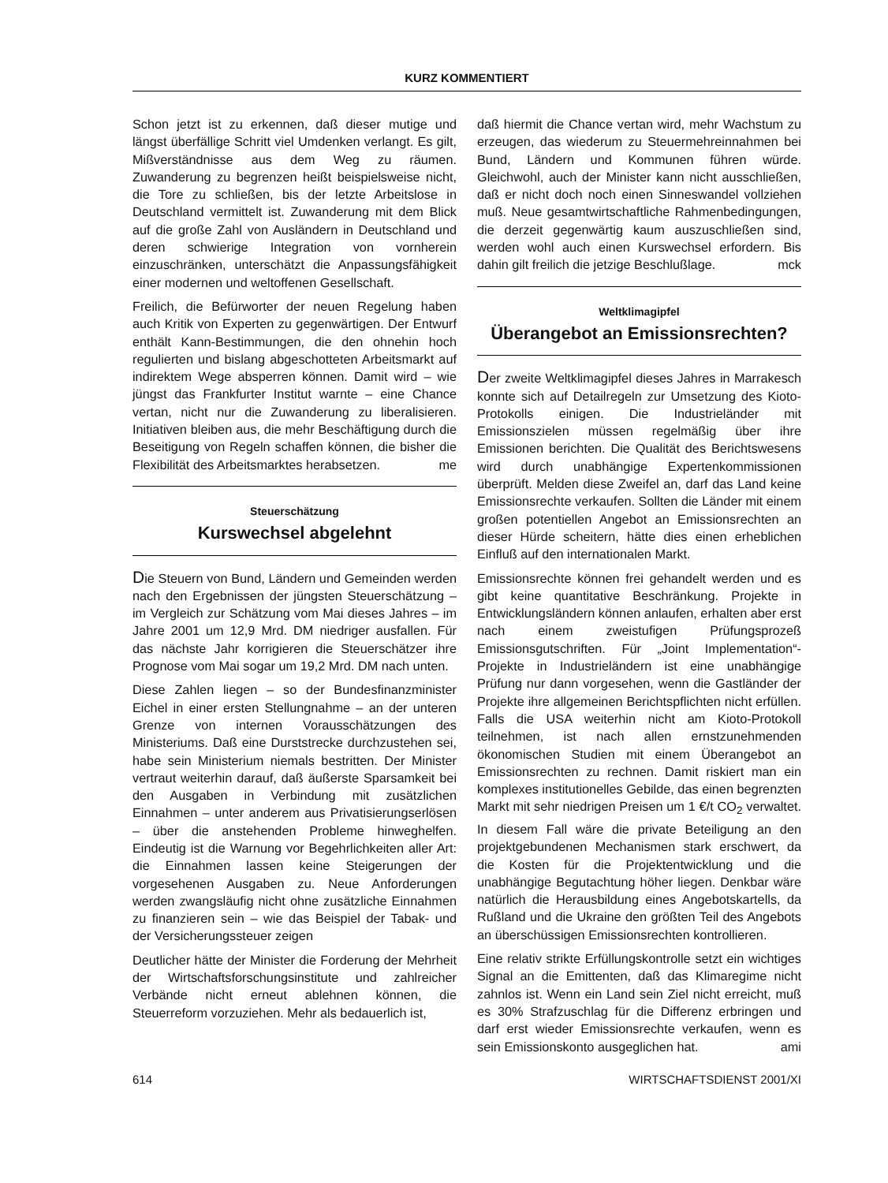KURZ KOMMENTIERT
Schon jetzt ist zu erkennen, daß dieser mutige und längst überfällige Schritt viel Umdenken verlangt. Es gilt, Mißverständnisse aus dem Weg zu räumen. Zuwanderung zu begrenzen heißt beispielsweise nicht, die Tore zu schließen, bis der letzte Arbeitslose in Deutschland vermittelt ist. Zuwanderung mit dem Blick auf die große Zahl von Ausländern in Deutschland und deren schwierige Integration von vornherein einzuschränken, unterschätzt die Anpassungsfähigkeit einer modernen und weltoffenen Gesellschaft.
Freilich, die Befürworter der neuen Regelung haben auch Kritik von Experten zu gegenwärtigen. Der Entwurf enthält Kann-Bestimmungen, die den ohnehin hoch regulierten und bislang abgeschotteten Arbeitsmarkt auf indirektem Wege absperren können. Damit wird – wie jüngst das Frankfurter Institut warnte – eine Chance vertan, nicht nur die Zuwanderung zu liberalisieren. Initiativen bleiben aus, die mehr Beschäftigung durch die Beseitigung von Regeln schaffen können, die bisher die Flexibilität des Arbeitsmarktes herabsetzen. me
Steuerschätzung
Kurswechsel abgelehnt
Die Steuern von Bund, Ländern und Gemeinden werden nach den Ergebnissen der jüngsten Steuerschätzung – im Vergleich zur Schätzung vom Mai dieses Jahres – im Jahre 2001 um 12,9 Mrd. DM niedriger ausfallen. Für das nächste Jahr korrigieren die Steuerschätzer ihre Prognose vom Mai sogar um 19,2 Mrd. DM nach unten.
Diese Zahlen liegen – so der Bundesfinanzminister Eichel in einer ersten Stellungnahme – an der unteren Grenze von internen Vorausschätzungen des Ministeriums. Daß eine Durststrecke durchzustehen sei, habe sein Ministerium niemals bestritten. Der Minister vertraut weiterhin darauf, daß äußerste Sparsamkeit bei den Ausgaben in Verbindung mit zusätzlichen Einnahmen – unter anderem aus Privatisierungserlösen – über die anstehenden Probleme hinweghelfen. Eindeutig ist die Warnung vor Begehrlichkeiten aller Art: die Einnahmen lassen keine Steigerungen der vorgesehenen Ausgaben zu. Neue Anforderungen werden zwangsläufig nicht ohne zusätzliche Einnahmen zu finanzieren sein – wie das Beispiel der Tabak- und der Versicherungssteuer zeigen
Deutlicher hätte der Minister die Forderung der Mehrheit der Wirtschaftsforschungsinstitute und zahlreicher Verbände nicht erneut ablehnen können, die Steuerreform vorzuziehen. Mehr als bedauerlich ist,
daß hiermit die Chance vertan wird, mehr Wachstum zu erzeugen, das wiederum zu Steuermehreinnahmen bei Bund, Ländern und Kommunen führen würde. Gleichwohl, auch der Minister kann nicht ausschließen, daß er nicht doch noch einen Sinneswandel vollziehen muß. Neue gesamtwirtschaftliche Rahmenbedingungen, die derzeit gegenwärtig kaum auszuschließen sind, werden wohl auch einen Kurswechsel erfordern. Bis dahin gilt freilich die jetzige Beschlußlage. mck
Weltklimagipfel
Überangebot an Emissionsrechten?
Der zweite Weltklimagipfel dieses Jahres in Marrakesch konnte sich auf Detailregeln zur Umsetzung des Kioto-Protokolls einigen. Die Industrieländer mit Emissionszielen müssen regelmäßig über ihre Emissionen berichten. Die Qualität des Berichtswesens wird durch unabhängige Expertenkommissionen überprüft. Melden diese Zweifel an, darf das Land keine Emissionsrechte verkaufen. Sollten die Länder mit einem großen potentiellen Angebot an Emissionsrechten an dieser Hürde scheitern, hätte dies einen erheblichen Einfluß auf den internationalen Markt.
Emissionsrechte können frei gehandelt werden und es gibt keine quantitative Beschränkung. Projekte in Entwicklungsländern können anlaufen, erhalten aber erst nach einem zweistufigen Prüfungsprozeß Emissionsgutschriften. Für „Joint Implementation“-Projekte in Industrieländern ist eine unabhängige Prüfung nur dann vorgesehen, wenn die Gastländer der Projekte ihre allgemeinen Berichtspflichten nicht erfüllen. Falls die USA weiterhin nicht am Kioto-Protokoll teilnehmen, ist nach allen ernstzunehmenden ökonomischen Studien mit einem Überangebot an Emissionsrechten zu rechnen. Damit riskiert man ein komplexes institutionelles Gebilde, das einen begrenzten Markt mit sehr niedrigen Preisen um 1 €/t CO<sub>2</sub> verwaltet. In diesem Fall wäre die private Beteiligung an den projektgebundenen Mechanismen stark erschwert, da die Kosten für die Projektentwicklung und die unabhängige Begutachtung höher liegen. Denkbar wäre natürlich die Herausbildung eines Angebotskartells, da Rußland und die Ukraine den größten Teil des Angebots an überschüssigen Emissionsrechten kontrollieren.
Eine relativ strikte Erfüllungskontrolle setzt ein wichtiges Signal an die Emittenten, daß das Klimaregime nicht zahnlos ist. Wenn ein Land sein Ziel nicht erreicht, muß es 30% Strafzuschlag für die Differenz erbringen und darf erst wieder Emissionsrechte verkaufen, wenn es sein Emissionskonto ausgeglichen hat. ami
614 WIRTSCHAFTSDIENST 2001/XI